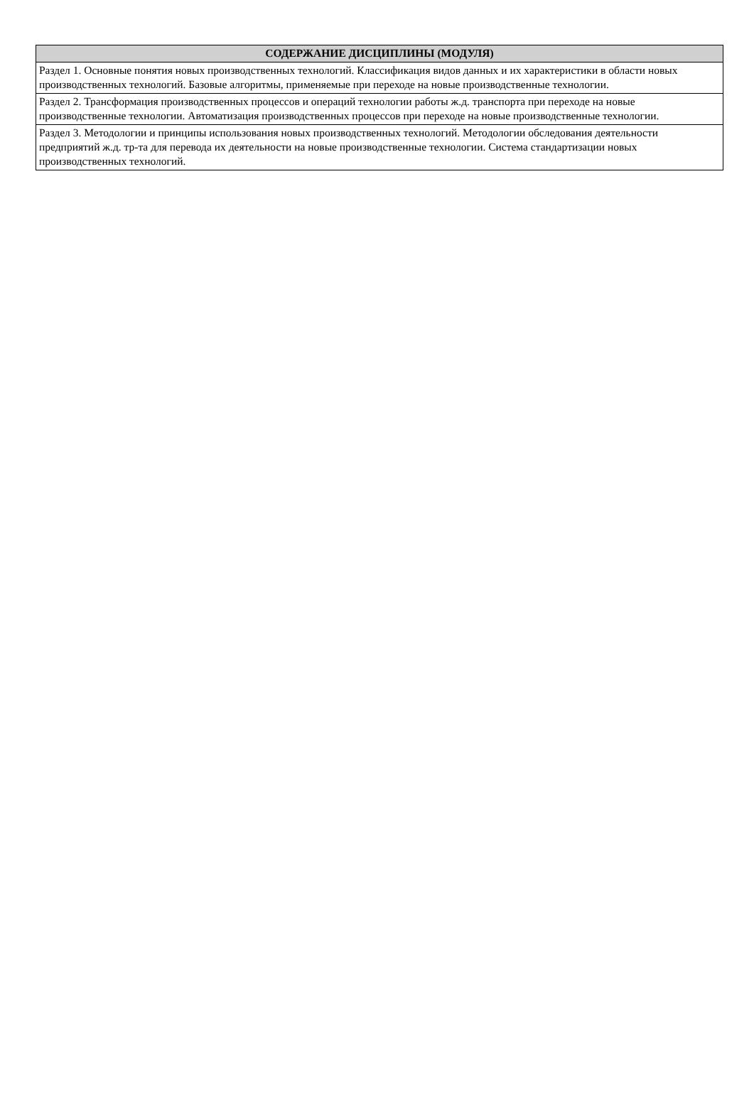| СОДЕРЖАНИЕ ДИСЦИПЛИНЫ (МОДУЛЯ) |
| --- |
| Раздел 1. Основные понятия новых производственных технологий. Классификация видов данных и их характеристики в области новых производственных технологий. Базовые алгоритмы, применяемые при переходе на новые производственные технологии. |
| Раздел 2. Трансформация производственных процессов и операций технологии работы ж.д. транспорта при переходе на новые производственные технологии. Автоматизация производственных процессов при переходе на новые производственные технологии. |
| Раздел 3. Методологии и принципы использования новых производственных технологий. Методологии обследования деятельности предприятий ж.д. тр-та для перевода их деятельности на новые производственные технологии. Система стандартизации новых производственных технологий. |